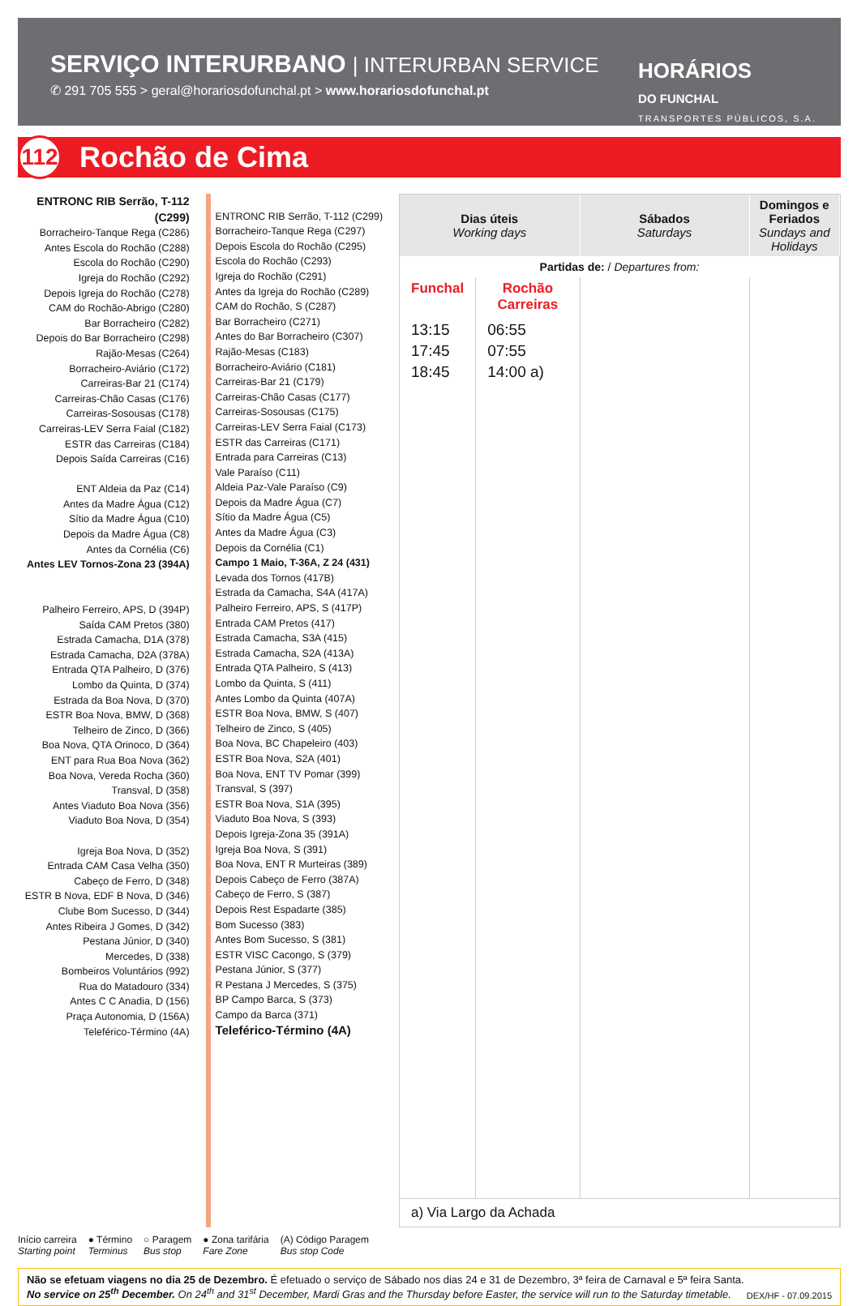SERVIÇO INTERURBANO | INTERURBAN SERVICE
✆ 291 705 555 > geral@horariosdofunchal.pt > www.horariosdofunchal.pt
HORÁRIOS
DO FUNCHAL
TRANSPORTES PÚBLICOS, S.A.
112 Rochão de Cima
ENTRONC RIB Serrão, T-112 (C299)
Borracheiro-Tanque Rega (C286)
Antes Escola do Rochão (C288)
Escola do Rochão (C290)
Igreja do Rochão (C292)
Depois Igreja do Rochão (C278)
CAM do Rochão-Abrigo (C280)
Bar Borracheiro (C282)
Depois do Bar Borracheiro (C298)
Rajão-Mesas (C264)
Borracheiro-Aviário (C172)
Carreiras-Bar 21 (C174)
Carreiras-Chão Casas (C176)
Carreiras-Sosousas (C178)
Carreiras-LEV Serra Faial (C182)
ESTR das Carreiras (C184)
Depois Saída Carreiras (C16)
ENT Aldeia da Paz (C14)
Antes da Madre Água (C12)
Sítio da Madre Água (C10)
Depois da Madre Água (C8)
Antes da Cornélia (C6)
Antes LEV Tornos-Zona 23 (394A)
Palheiro Ferreiro, APS, D (394P)
Saída CAM Pretos (380)
Estrada Camacha, D1A (378)
Estrada Camacha, D2A (378A)
Entrada QTA Palheiro, D (376)
Lombo da Quinta, D (374)
Estrada da Boa Nova, D (370)
ESTR Boa Nova, BMW, D (368)
Telheiro de Zinco, D (366)
Boa Nova, QTA Orinoco, D (364)
ENT para Rua Boa Nova (362)
Boa Nova, Vereda Rocha (360)
Transval, D (358)
Antes Viaduto Boa Nova (356)
Viaduto Boa Nova, D (354)
Igreja Boa Nova, D (352)
Entrada CAM Casa Velha (350)
Cabeço de Ferro, D (348)
ESTR B Nova, EDF B Nova, D (346)
Clube Bom Sucesso, D (344)
Antes Ribeira J Gomes, D (342)
Pestana Júnior, D (340)
Mercedes, D (338)
Bombeiros Voluntários (992)
Rua do Matadouro (334)
Antes C C Anadia, D (156)
Praça Autonomia, D (156A)
Teleférico-Término (4A)
ENTRONC RIB Serrão, T-112 (C299)
Borracheiro-Tanque Rega (C297)
Depois Escola do Rochão (C295)
Escola do Rochão (C293)
Igreja do Rochão (C291)
Antes da Igreja do Rochão (C289)
CAM do Rochão, S (C287)
Bar Borracheiro (C271)
Antes do Bar Borracheiro (C307)
Rajão-Mesas (C183)
Borracheiro-Aviário (C181)
Carreiras-Bar 21 (C179)
Carreiras-Chão Casas (C177)
Carreiras-Sosousas (C175)
Carreiras-LEV Serra Faial (C173)
ESTR das Carreiras (C171)
Entrada para Carreiras (C13)
Vale Paraíso (C11)
Aldeia Paz-Vale Paraíso (C9)
Depois da Madre Água (C7)
Sítio da Madre Água (C5)
Antes da Madre Água (C3)
Depois da Cornélia (C1)
Campo 1 Maio, T-36A, Z 24 (431)
Levada dos Tornos (417B)
Estrada da Camacha, S4A (417A)
Palheiro Ferreiro, APS, S (417P)
Entrada CAM Pretos (417)
Estrada Camacha, S3A (415)
Estrada Camacha, S2A (413A)
Entrada QTA Palheiro, S (413)
Lombo da Quinta, S (411)
Antes Lombo da Quinta (407A)
ESTR Boa Nova, BMW, S (407)
Telheiro de Zinco, S (405)
Boa Nova, BC Chapeleiro (403)
ESTR Boa Nova, S2A (401)
Boa Nova, ENT TV Pomar (399)
Transval, S (397)
ESTR Boa Nova, S1A (395)
Viaduto Boa Nova, S (393)
Depois Igreja-Zona 35 (391A)
Igreja Boa Nova, S (391)
Boa Nova, ENT R Murteiras (389)
Depois Cabeço de Ferro (387A)
Cabeço de Ferro, S (387)
Depois Rest Espadarte (385)
Bom Sucesso (383)
Antes Bom Sucesso, S (381)
ESTR VISC Cacongo, S (379)
Pestana Júnior, S (377)
R Pestana J Mercedes, S (375)
BP Campo Barca, S (373)
Campo da Barca (371)
Teleférico-Término (4A)
| Dias úteis Working days | | Sábados Saturdays | Domingos e Feriados Sundays and Holidays |
| --- | --- | --- | --- |
| Partidas de: / Departures from: | | | |
| Funchal | Rochão Carreiras | | |
| 13:15 17:45 18:45 | 06:55 07:55 14:00 a) | | |
| a) Via Largo da Achada | | | |
Início carreira
Starting point ● Término
Terminus ○ Paragem
Bus stop ● Zona tarifária
Fare Zone (A) Código Paragem
Bus stop Code
Não se efetuam viagens no dia 25 de Dezembro. É efetuado o serviço de Sábado nos dias 24 e 31 de Dezembro, 3ª feira de Carnaval e 5ª feira Santa.
No service on 25<sup>th</sup> December. On 24<sup>th</sup> and 31<sup>st</sup> December, Mardi Gras and the Thursday before Easter, the service will run to the Saturday timetable.
DEX/HF - 07.09.2015